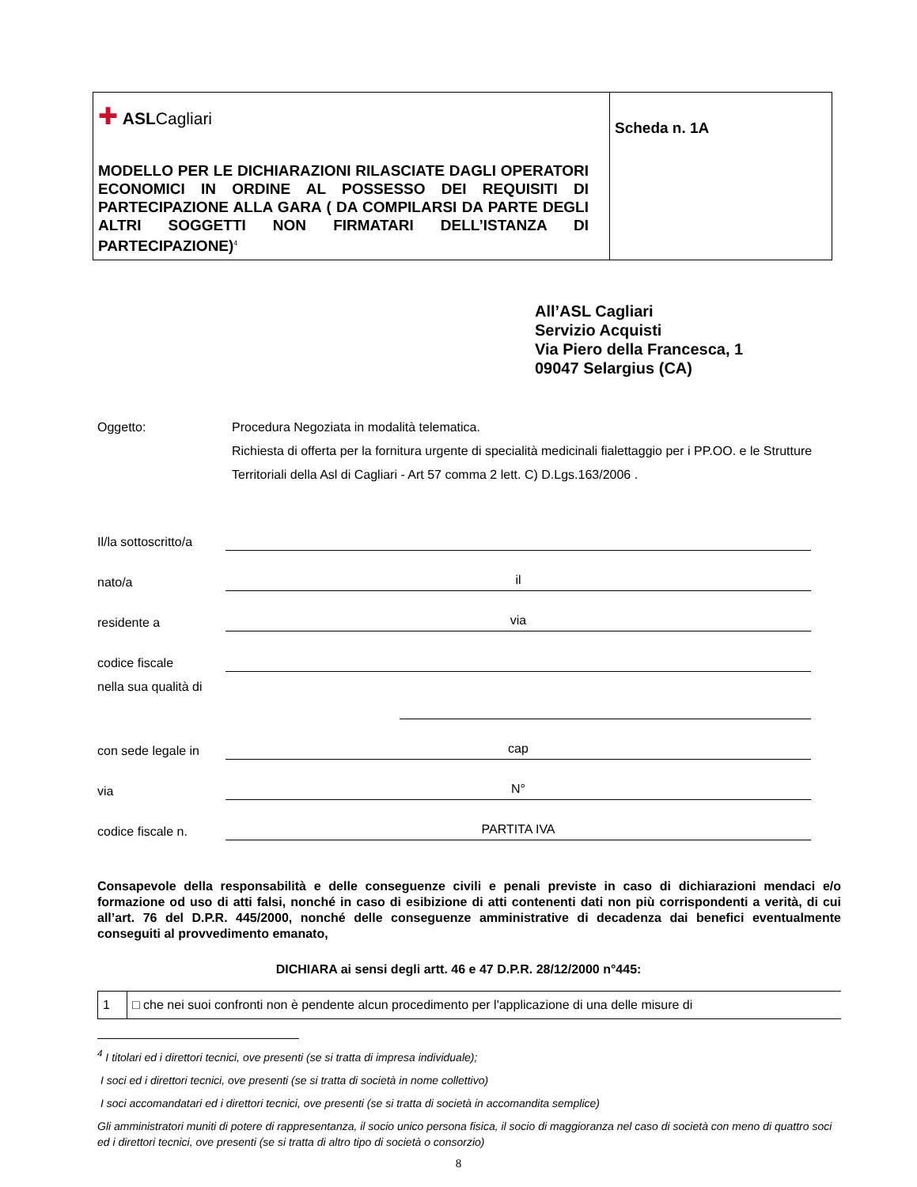| ✚ ASL Cagliari MODELLO PER LE DICHIARAZIONI RILASCIATE DAGLI OPERATORI ECONOMICI IN ORDINE AL POSSESSO DEI REQUISITI DI PARTECIPAZIONE ALLA GARA ( DA COMPILARSI DA PARTE DEGLI ALTRI SOGGETTI NON FIRMATARI DELL’ISTANZA DI PARTECIPAZIONE)<sup>4</sup> | Scheda n. 1A |
All’ASL Cagliari
Servizio Acquisti
Via Piero della Francesca, 1
09047 Selargius (CA)
Oggetto: Procedura Negoziata in modalità telematica.
Richiesta di offerta per la fornitura urgente di specialità medicinali fialettaggio per i PP.OO. e le Strutture Territoriali della Asl di Cagliari - Art 57 comma 2 lett. C) D.Lgs.163/2006 .
Il/la sottoscritto/a
nato/a
il
residente a
via
codice fiscale
nella sua qualità di
con sede legale in
cap
via
N°
codice fiscale n.
PARTITA IVA
Consapevole della responsabilità e delle conseguenze civili e penali previste in caso di dichiarazioni mendaci e/o formazione od uso di atti falsi, nonché in caso di esibizione di atti contenenti dati non più corrispondenti a verità, di cui all’art. 76 del D.P.R. 445/2000, nonché delle conseguenze amministrative di decadenza dai benefici eventualmente conseguiti al provvedimento emanato,
DICHIARA ai sensi degli artt. 46 e 47 D.P.R. 28/12/2000 n°445:
| 1 | □ che nei suoi confronti non è pendente alcun procedimento per l'applicazione di una delle misure di |
<sup>4</sup> I titolari ed i direttori tecnici, ove presenti (se si tratta di impresa individuale);
I soci ed i direttori tecnici, ove presenti (se si tratta di società in nome collettivo)
I soci accomandatari ed i direttori tecnici, ove presenti (se si tratta di società in accomandita semplice)
Gli amministratori muniti di potere di rappresentanza, il socio unico persona fisica, il socio di maggioranza nel caso di società con meno di quattro soci ed i direttori tecnici, ove presenti (se si tratta di altro tipo di società o consorzio)
8